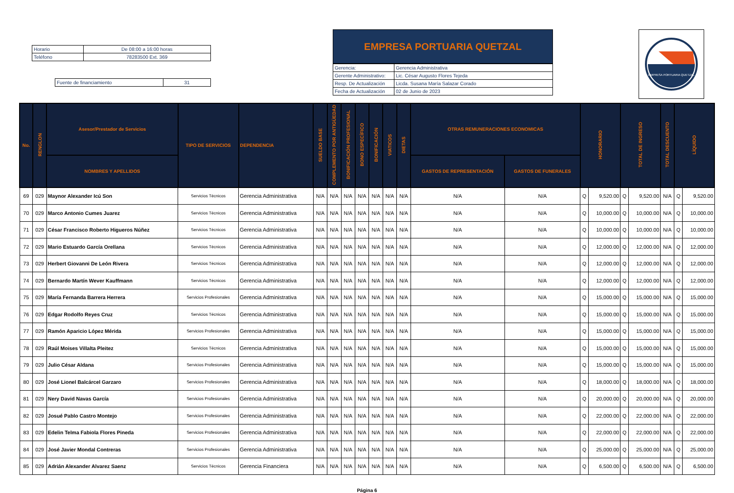| Horario | De 08:00 a 16:00 horas |
| Teléfono | 78283500 Ext. 369 |
| Fuente de financiamiento | 31 |
EMPRESA PORTUARIA QUETZAL
| Gerencia: | Gerencia Administrativa |
| Gerente Administrativo: | Lic. César Augusto Flores Tejeda |
| Resp. De Actualización | Licda. Susana María Salazar Corado |
| Fecha de Actualización | 02 de Junio de 2023 |
EMPRESA PORTUARIA QUETZAL
| No. | RENGLON | Asesor/Prestador de Servicios | TIPO DE SERVICIOS | DEPENDENCIA | SUELDO BASE | COMPLEMENTO POR ANTIGÜEDAD | BONIFICACIÓN PROFESIONAL | BONO ESPECÍFICO | BONIFICACIÓN | VIATICOS | DIETAS | OTRAS REMUNERACIONES ECONOMICAS | | HONORARIO | | TOTAL DE INGRESO | | TOTAL DESCUENTO | LÍQUIDO | |
| --- | --- | --- | --- | --- | --- | --- | --- | --- | --- | --- | --- | --- | --- | --- | --- | --- | --- | --- | --- | --- |
| | | NOMBRES Y APELLIDOS | | | | | | | | | | GASTOS DE REPRESENTACIÓN | GASTOS DE FUNERALES | | | | | | | |
| 69 | 029 | Maynor Alexander Icú Son | Servicios Técnicos | Gerencia Administrativa | N/A | N/A | N/A | N/A | N/A | N/A | N/A | N/A | N/A | Q | 9,520.00 | Q | 9,520.00 | N/A | Q | 9,520.00 |
| 70 | 029 | Marco Antonio Cumes Juarez | Servicios Técnicos | Gerencia Administrativa | N/A | N/A | N/A | N/A | N/A | N/A | N/A | N/A | N/A | Q | 10,000.00 | Q | 10,000.00 | N/A | Q | 10,000.00 |
| 71 | 029 | César Francisco Roberto Higueros Núñez | Servicios Técnicos | Gerencia Administrativa | N/A | N/A | N/A | N/A | N/A | N/A | N/A | N/A | N/A | Q | 10,000.00 | Q | 10,000.00 | N/A | Q | 10,000.00 |
| 72 | 029 | Mario Estuardo García Orellana | Servicios Técnicos | Gerencia Administrativa | N/A | N/A | N/A | N/A | N/A | N/A | N/A | N/A | N/A | Q | 12,000.00 | Q | 12,000.00 | N/A | Q | 12,000.00 |
| 73 | 029 | Herbert Giovanni De León Rivera | Servicios Técnicos | Gerencia Administrativa | N/A | N/A | N/A | N/A | N/A | N/A | N/A | N/A | N/A | Q | 12,000.00 | Q | 12,000.00 | N/A | Q | 12,000.00 |
| 74 | 029 | Bernardo Martín Wever Kauffmann | Servicios Técnicos | Gerencia Administrativa | N/A | N/A | N/A | N/A | N/A | N/A | N/A | N/A | N/A | Q | 12,000.00 | Q | 12,000.00 | N/A | Q | 12,000.00 |
| 75 | 029 | María Fernanda Barrera Herrera | Servicios Profesionales | Gerencia Administrativa | N/A | N/A | N/A | N/A | N/A | N/A | N/A | N/A | N/A | Q | 15,000.00 | Q | 15,000.00 | N/A | Q | 15,000.00 |
| 76 | 029 | Edgar Rodolfo Reyes Cruz | Servicios Técnicos | Gerencia Administrativa | N/A | N/A | N/A | N/A | N/A | N/A | N/A | N/A | N/A | Q | 15,000.00 | Q | 15,000.00 | N/A | Q | 15,000.00 |
| 77 | 029 | Ramón Aparicio López Mérida | Servicios Profesionales | Gerencia Administrativa | N/A | N/A | N/A | N/A | N/A | N/A | N/A | N/A | N/A | Q | 15,000.00 | Q | 15,000.00 | N/A | Q | 15,000.00 |
| 78 | 029 | Raúl Moises Villalta Pleitez | Servicios Técnicos | Gerencia Administrativa | N/A | N/A | N/A | N/A | N/A | N/A | N/A | N/A | N/A | Q | 15,000.00 | Q | 15,000.00 | N/A | Q | 15,000.00 |
| 79 | 029 | Julio César Aldana | Servicios Profesionales | Gerencia Administrativa | N/A | N/A | N/A | N/A | N/A | N/A | N/A | N/A | N/A | Q | 15,000.00 | Q | 15,000.00 | N/A | Q | 15,000.00 |
| 80 | 029 | José Lionel Balcárcel Garzaro | Servicios Profesionales | Gerencia Administrativa | N/A | N/A | N/A | N/A | N/A | N/A | N/A | N/A | N/A | Q | 18,000.00 | Q | 18,000.00 | N/A | Q | 18,000.00 |
| 81 | 029 | Nery David Navas García | Servicios Profesionales | Gerencia Administrativa | N/A | N/A | N/A | N/A | N/A | N/A | N/A | N/A | N/A | Q | 20,000.00 | Q | 20,000.00 | N/A | Q | 20,000.00 |
| 82 | 029 | Josué Pablo Castro Montejo | Servicios Profesionales | Gerencia Administrativa | N/A | N/A | N/A | N/A | N/A | N/A | N/A | N/A | N/A | Q | 22,000.00 | Q | 22,000.00 | N/A | Q | 22,000.00 |
| 83 | 029 | Edelin Telma Fabiola Flores Pineda | Servicios Profesionales | Gerencia Administrativa | N/A | N/A | N/A | N/A | N/A | N/A | N/A | N/A | N/A | Q | 22,000.00 | Q | 22,000.00 | N/A | Q | 22,000.00 |
| 84 | 029 | José Javier Mondal Contreras | Servicios Profesionales | Gerencia Administrativa | N/A | N/A | N/A | N/A | N/A | N/A | N/A | N/A | N/A | Q | 25,000.00 | Q | 25,000.00 | N/A | Q | 25,000.00 |
| 85 | 029 | Adrián Alexander Alvarez Saenz | Servicios Técnicos | Gerencia Financiera | N/A | N/A | N/A | N/A | N/A | N/A | N/A | N/A | N/A | Q | 6,500.00 | Q | 6,500.00 | N/A | Q | 6,500.00 |
Página 6